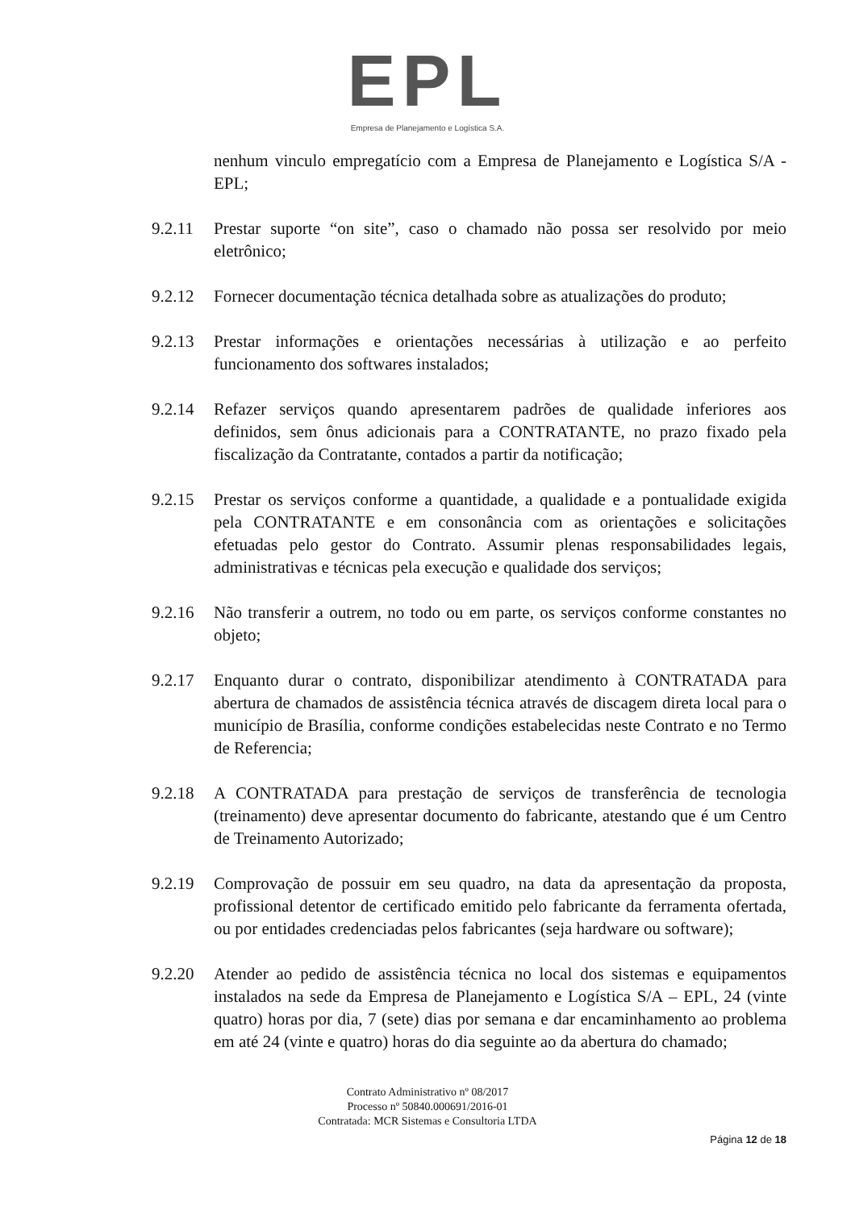EPL
Empresa de Planejamento e Logística S.A.
nenhum vinculo empregatício com a Empresa de Planejamento e Logística S/A - EPL;
9.2.11 Prestar suporte “on site”, caso o chamado não possa ser resolvido por meio eletrônico;
9.2.12 Fornecer documentação técnica detalhada sobre as atualizações do produto;
9.2.13 Prestar informações e orientações necessárias à utilização e ao perfeito funcionamento dos softwares instalados;
9.2.14 Refazer serviços quando apresentarem padrões de qualidade inferiores aos definidos, sem ônus adicionais para a CONTRATANTE, no prazo fixado pela fiscalização da Contratante, contados a partir da notificação;
9.2.15 Prestar os serviços conforme a quantidade, a qualidade e a pontualidade exigida pela CONTRATANTE e em consonância com as orientações e solicitações efetuadas pelo gestor do Contrato. Assumir plenas responsabilidades legais, administrativas e técnicas pela execução e qualidade dos serviços;
9.2.16 Não transferir a outrem, no todo ou em parte, os serviços conforme constantes no objeto;
9.2.17 Enquanto durar o contrato, disponibilizar atendimento à CONTRATADA para abertura de chamados de assistência técnica através de discagem direta local para o município de Brasília, conforme condições estabelecidas neste Contrato e no Termo de Referencia;
9.2.18 A CONTRATADA para prestação de serviços de transferência de tecnologia (treinamento) deve apresentar documento do fabricante, atestando que é um Centro de Treinamento Autorizado;
9.2.19 Comprovação de possuir em seu quadro, na data da apresentação da proposta, profissional detentor de certificado emitido pelo fabricante da ferramenta ofertada, ou por entidades credenciadas pelos fabricantes (seja hardware ou software);
9.2.20 Atender ao pedido de assistência técnica no local dos sistemas e equipamentos instalados na sede da Empresa de Planejamento e Logística S/A – EPL, 24 (vinte quatro) horas por dia, 7 (sete) dias por semana e dar encaminhamento ao problema em até 24 (vinte e quatro) horas do dia seguinte ao da abertura do chamado;
Contrato Administrativo nº 08/2017
Processo nº 50840.000691/2016-01
Contratada: MCR Sistemas e Consultoria LTDA
Página 12 de 18